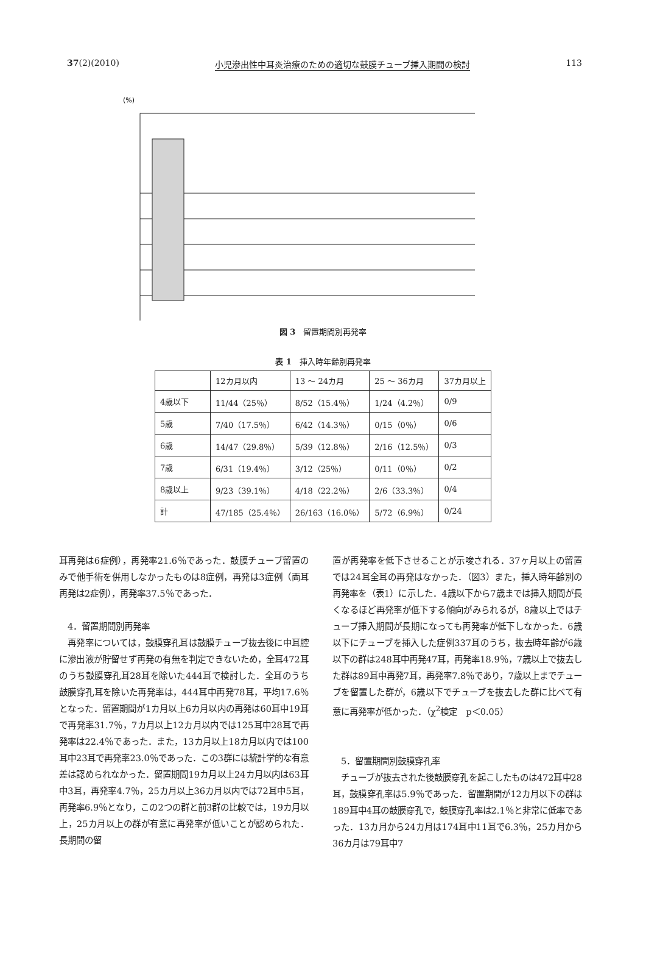37(2)(2010) 小児滲出性中耳炎治療のための適切な鼓膜チューブ挿入期間の検討 113
(%)
図 3　留置期間別再発率
表 1　挿入時年齢別再発率
| | 12カ月以内 | 13 ～ 24カ月 | 25 ～ 36カ月 | 37カ月以上 |
| 4歳以下 | 11/44（25％） | 8/52（15.4％） | 1/24（4.2％） | 0/9 |
| 5歳 | 7/40（17.5％） | 6/42（14.3％） | 0/15（0％） | 0/6 |
| 6歳 | 14/47（29.8％） | 5/39（12.8％） | 2/16（12.5％） | 0/3 |
| 7歳 | 6/31（19.4％） | 3/12（25％） | 0/11（0％） | 0/2 |
| 8歳以上 | 9/23（39.1％） | 4/18（22.2％） | 2/6（33.3％） | 0/4 |
| 計 | 47/185（25.4％） | 26/163（16.0％） | 5/72（6.9％） | 0/24 |
耳再発は6症例），再発率21.6％であった．鼓膜チューブ留置のみで他手術を併用しなかったものは8症例，再発は3症例（両耳再発は2症例），再発率37.5％であった．
　4．留置期間別再発率
　再発率については，鼓膜穿孔耳は鼓膜チューブ抜去後に中耳腔に滲出液が貯留せず再発の有無を判定できないため，全耳472耳のうち鼓膜穿孔耳28耳を除いた444耳で検討した．全耳のうち鼓膜穿孔耳を除いた再発率は，444耳中再発78耳，平均17.6％となった．留置期間が1カ月以上6カ月以内の再発は60耳中19耳で再発率31.7％，7カ月以上12カ月以内では125耳中28耳で再発率は22.4％であった．また，13カ月以上18カ月以内では100耳中23耳で再発率23.0％であった．この3群には統計学的な有意差は認められなかった．留置期間19カ月以上24カ月以内は63耳中3耳，再発率4.7％，25カ月以上36カ月以内では72耳中5耳，再発率6.9％となり，この2つの群と前3群の比較では，19カ月以上，25カ月以上の群が有意に再発率が低いことが認められた．長期間の留
置が再発率を低下させることが示唆される．37ヶ月以上の留置では24耳全耳の再発はなかった．（図3）また，挿入時年齢別の再発率を（表1）に示した．4歳以下から7歳までは挿入期間が長くなるほど再発率が低下する傾向がみられるが，8歳以上ではチューブ挿入期間が長期になっても再発率が低下しなかった．6歳以下にチューブを挿入した症例337耳のうち，抜去時年齢が6歳以下の群は248耳中再発47耳，再発率18.9％，7歳以上で抜去した群は89耳中再発7耳，再発率7.8％であり，7歳以上までチューブを留置した群が，6歳以下でチューブを抜去した群に比べて有意に再発率が低かった．（χ<sup>2</sup>検定　p＜0.05）
　5．留置期間別鼓膜穿孔率
　チューブが抜去された後鼓膜穿孔を起こしたものは472耳中28耳，鼓膜穿孔率は5.9％であった．留置期間が12カ月以下の群は189耳中4耳の鼓膜穿孔で，鼓膜穿孔率は2.1％と非常に低率であった．13カ月から24カ月は174耳中11耳で6.3％，25カ月から36カ月は79耳中7